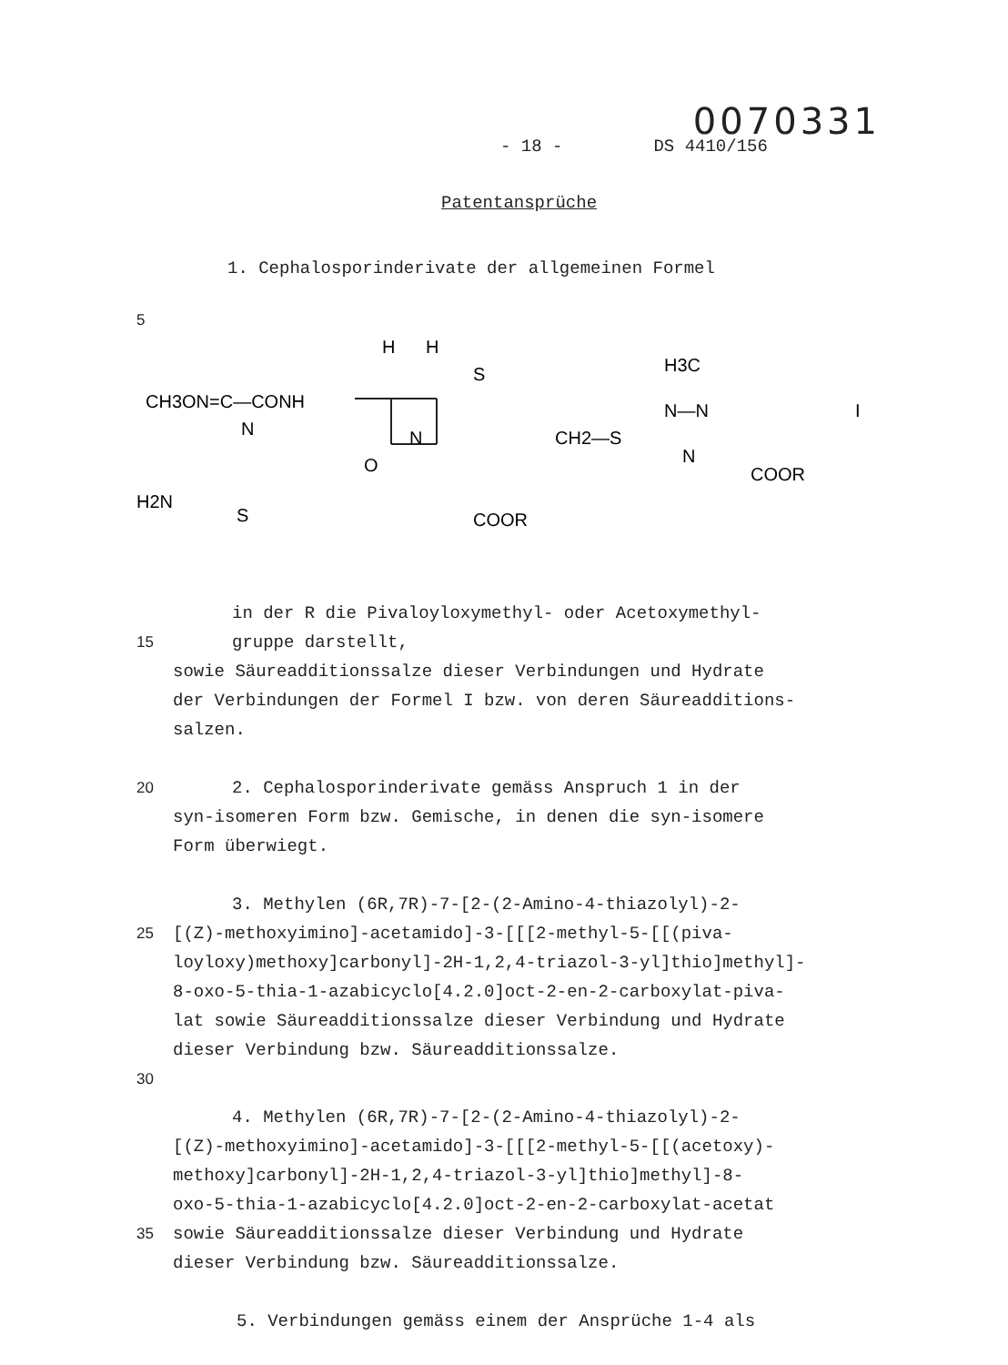0070331
- 18 - DS 4410/156
Patentansprüche
1. Cephalosporinderivate der allgemeinen Formel
5
CH3ON=C—CONH
H
H
S
O
N
CH2—S
H3C
N—N
N
COOR
COOR
N
H2N
S
I
in der R die Pivaloyloxymethyl- oder Acetoxymethyl-
15 gruppe darstellt,
sowie Säureadditionssalze dieser Verbindungen und Hydrate
der Verbindungen der Formel I bzw. von deren Säureadditions-
salzen.
20 2. Cephalosporinderivate gemäss Anspruch 1 in der
syn-isomeren Form bzw. Gemische, in denen die syn-isomere
Form überwiegt.
3. Methylen (6R,7R)-7-[2-(2-Amino-4-thiazolyl)-2-
25 [(Z)-methoxyimino]-acetamido]-3-[[[2-methyl-5-[[(piva-
loyloxy)methoxy]carbonyl]-2H-1,2,4-triazol-3-yl]thio]methyl]-
8-oxo-5-thia-1-azabicyclo[4.2.0]oct-2-en-2-carboxylat-piva-
lat sowie Säureadditionssalze dieser Verbindung und Hydrate
dieser Verbindung bzw. Säureadditionssalze.
30
4. Methylen (6R,7R)-7-[2-(2-Amino-4-thiazolyl)-2-
[(Z)-methoxyimino]-acetamido]-3-[[[2-methyl-5-[[(acetoxy)-
methoxy]carbonyl]-2H-1,2,4-triazol-3-yl]thio]methyl]-8-
oxo-5-thia-1-azabicyclo[4.2.0]oct-2-en-2-carboxylat-acetat
35 sowie Säureadditionssalze dieser Verbindung und Hydrate
dieser Verbindung bzw. Säureadditionssalze.
5. Verbindungen gemäss einem der Ansprüche 1-4 als